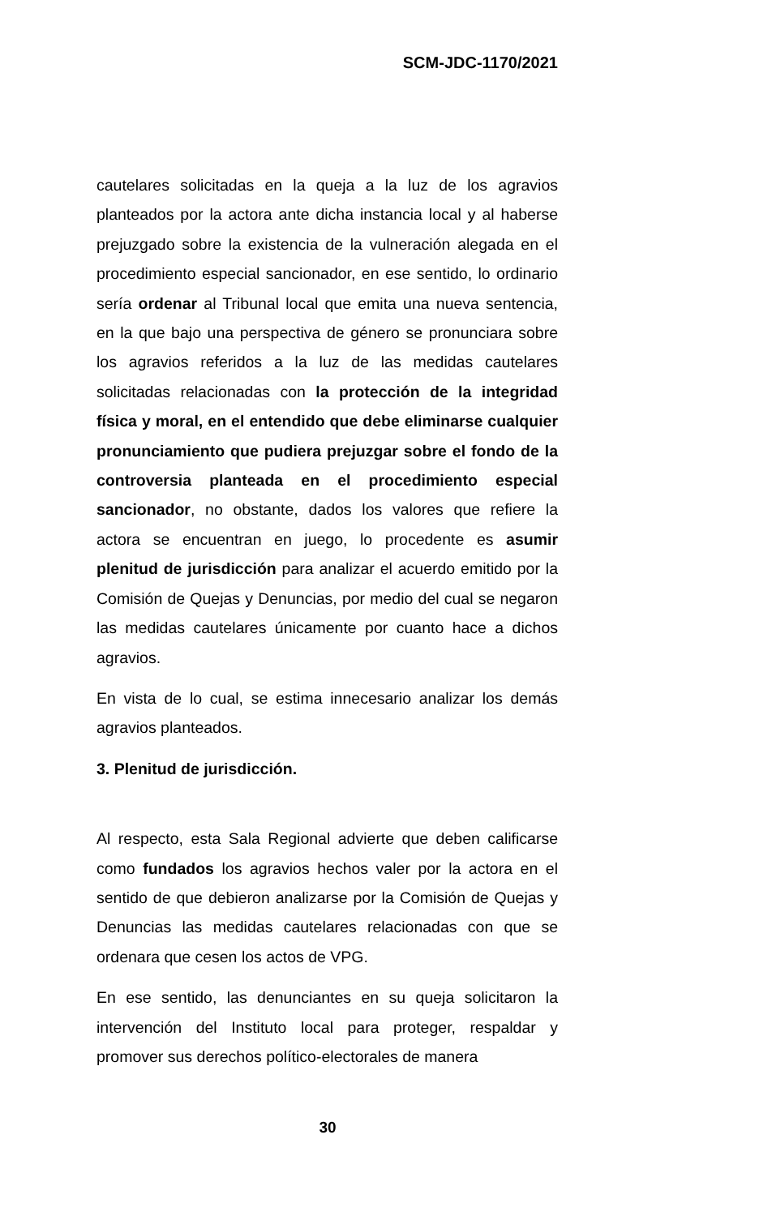SCM-JDC-1170/2021
cautelares solicitadas en la queja a la luz de los agravios planteados por la actora ante dicha instancia local y al haberse prejuzgado sobre la existencia de la vulneración alegada en el procedimiento especial sancionador, en ese sentido, lo ordinario sería ordenar al Tribunal local que emita una nueva sentencia, en la que bajo una perspectiva de género se pronunciara sobre los agravios referidos a la luz de las medidas cautelares solicitadas relacionadas con la protección de la integridad física y moral, en el entendido que debe eliminarse cualquier pronunciamiento que pudiera prejuzgar sobre el fondo de la controversia planteada en el procedimiento especial sancionador, no obstante, dados los valores que refiere la actora se encuentran en juego, lo procedente es asumir plenitud de jurisdicción para analizar el acuerdo emitido por la Comisión de Quejas y Denuncias, por medio del cual se negaron las medidas cautelares únicamente por cuanto hace a dichos agravios.
En vista de lo cual, se estima innecesario analizar los demás agravios planteados.
3. Plenitud de jurisdicción.
Al respecto, esta Sala Regional advierte que deben calificarse como fundados los agravios hechos valer por la actora en el sentido de que debieron analizarse por la Comisión de Quejas y Denuncias las medidas cautelares relacionadas con que se ordenara que cesen los actos de VPG.
En ese sentido, las denunciantes en su queja solicitaron la intervención del Instituto local para proteger, respaldar y promover sus derechos político-electorales de manera
30